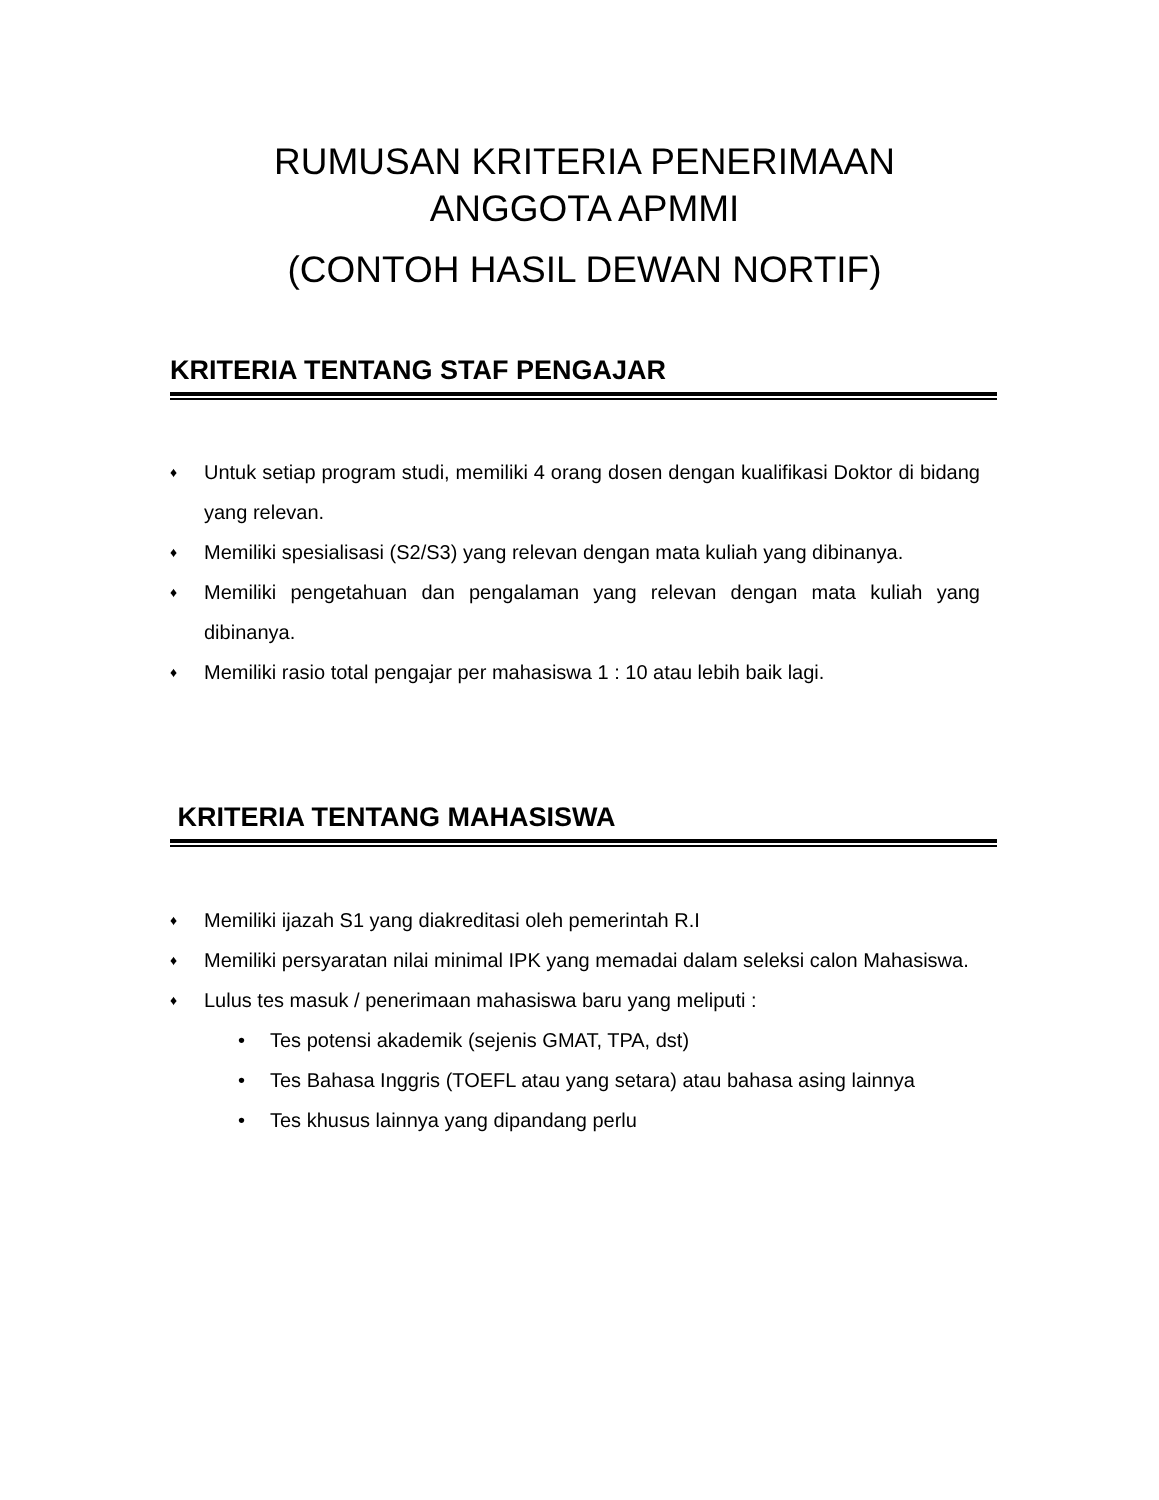RUMUSAN KRITERIA PENERIMAAN
ANGGOTA APMMI
(CONTOH HASIL DEWAN NORTIF)
KRITERIA TENTANG STAF PENGAJAR
♦ Untuk setiap program studi, memiliki 4 orang dosen dengan kualifikasi Doktor di bidang yang relevan.
♦ Memiliki spesialisasi (S2/S3) yang relevan dengan mata kuliah yang dibinanya.
♦ Memiliki pengetahuan dan pengalaman yang relevan dengan mata kuliah yang dibinanya.
♦ Memiliki rasio total pengajar per mahasiswa 1 : 10 atau lebih baik lagi.
KRITERIA TENTANG MAHASISWA
♦ Memiliki ijazah S1 yang diakreditasi oleh pemerintah R.I
♦ Memiliki persyaratan nilai minimal IPK yang memadai dalam seleksi calon Mahasiswa.
♦ Lulus tes masuk / penerimaan mahasiswa baru yang meliputi :
• Tes potensi akademik (sejenis GMAT, TPA, dst)
• Tes Bahasa Inggris (TOEFL atau yang setara) atau bahasa asing lainnya
• Tes khusus lainnya yang dipandang perlu